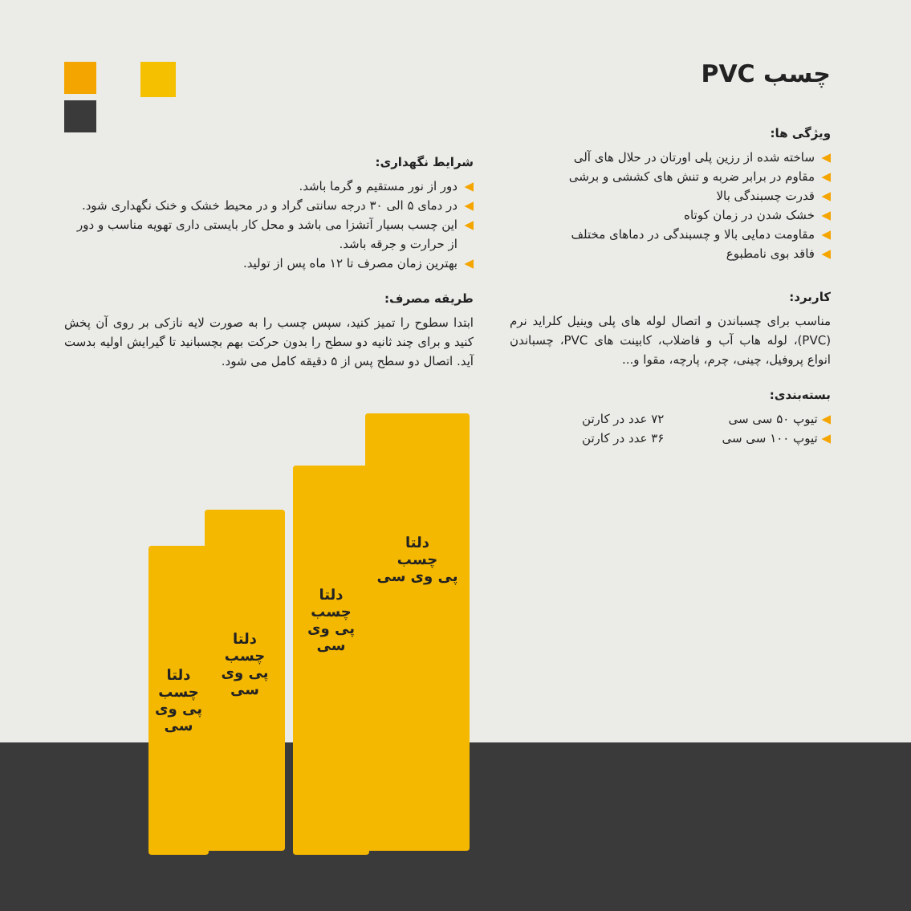چسب PVC
ویژگی ها:
◀ ساخته شده از رزین پلی اورتان در حلال های آلی
◀ مقاوم در برابر ضربه و تنش های کششی و برشی
◀ قدرت چسبندگی بالا
◀ خشک شدن در زمان کوتاه
◀ مقاومت دمایی بالا و چسبندگی در دماهای مختلف
◀ فاقد بوی نامطبوع
کاربرد:
مناسب برای چسباندن و اتصال لوله های پلی وینیل کلراید نرم (PVC)، لوله هاب آب و فاضلاب، کابینت های PVC، چسباندن انواع پروفیل، چینی، چرم، پارچه، مقوا و...
بسته‌بندی:
◀ تیوپ ۵۰ سی سی ۷۲ عدد در کارتن
◀ تیوپ ۱۰۰ سی سی ۳۶ عدد در کارتن
شرایط نگهداری:
◀ دور از نور مستقیم و گرما باشد.
◀ در دمای ۵ الی ۳۰ درجه سانتی گراد و در محیط خشک و خنک نگهداری شود.
◀ این چسب بسیار آتشزا می باشد و محل کار بایستی داری تهویه مناسب و دور از حرارت و جرقه باشد.
◀ بهترین زمان مصرف تا ۱۲ ماه پس از تولید.
طریقه مصرف:
ابتدا سطوح را تمیز کنید، سپس چسب را به صورت لایه نازکی بر روی آن پخش کنید و برای چند ثانیه دو سطح را بدون حرکت بهم بچسبانید تا گیرایش اولیه بدست آید. اتصال دو سطح پس از ۵ دقیقه کامل می شود.
دلتا
چسب
پی وی سی
دلتا
چسب
پی وی سی
دلتا
چسب
پی وی سی
دلتا
چسب
پی وی سی